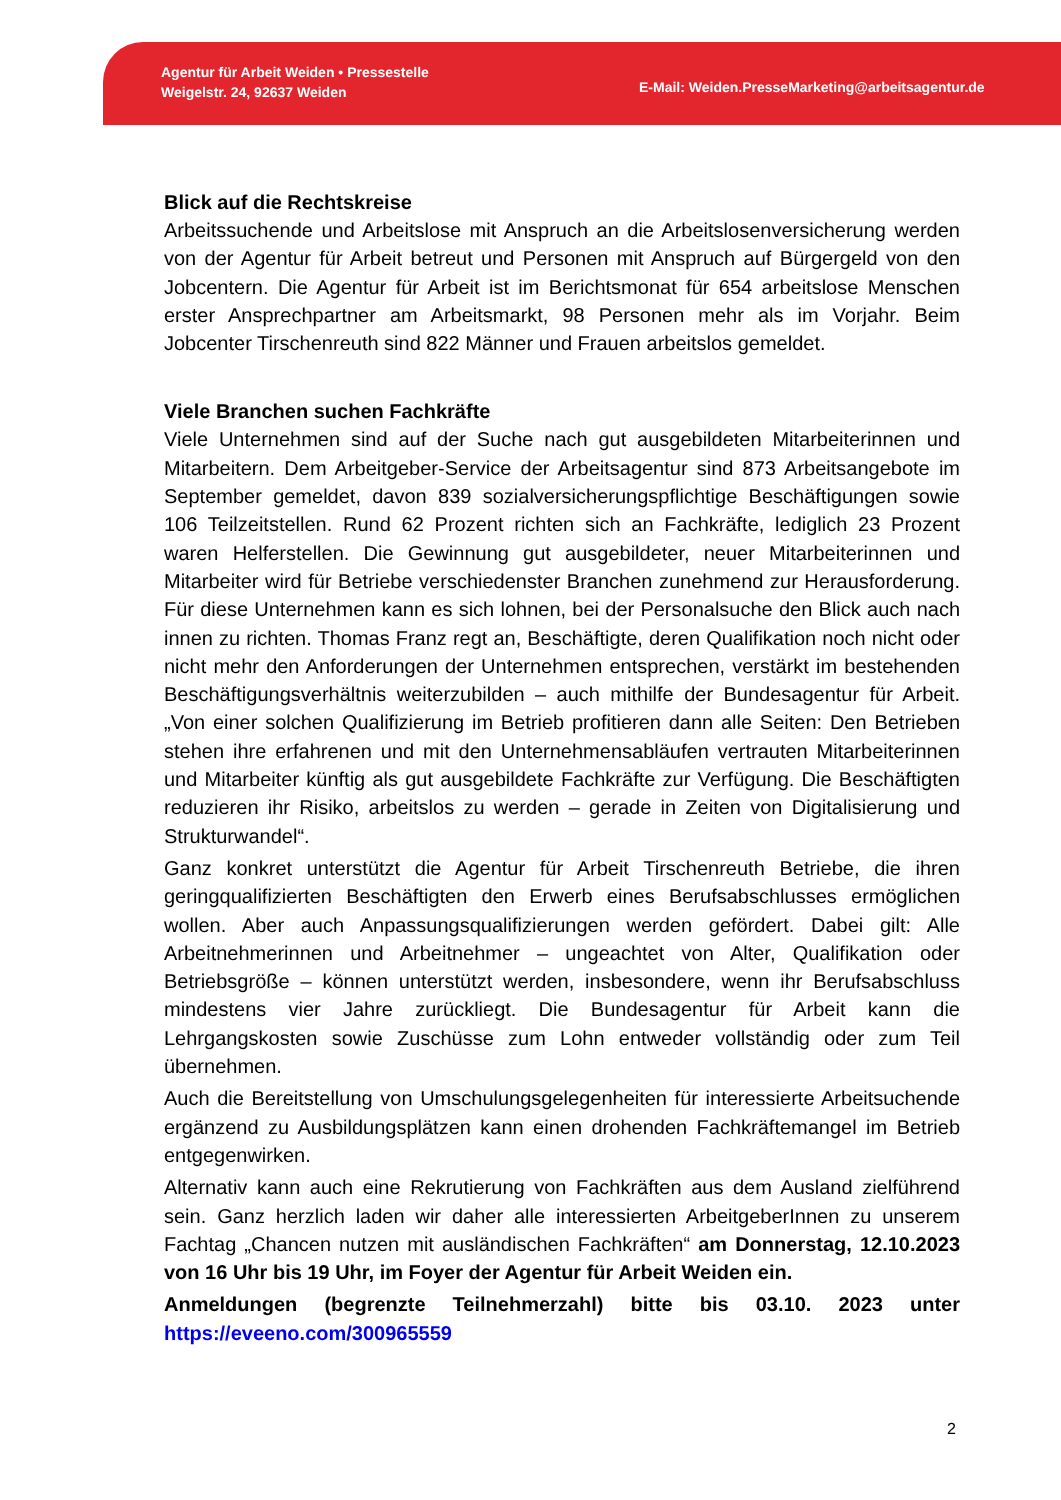Agentur für Arbeit Weiden • Pressestelle
Weigelstr. 24, 92637 Weiden
E-Mail: Weiden.PresseMarketing@arbeitsagentur.de
Blick auf die Rechtskreise
Arbeitssuchende und Arbeitslose mit Anspruch an die Arbeitslosenversicherung werden von der Agentur für Arbeit betreut und Personen mit Anspruch auf Bürgergeld von den Jobcentern. Die Agentur für Arbeit ist im Berichtsmonat für 654 arbeitslose Menschen erster Ansprechpartner am Arbeitsmarkt, 98 Personen mehr als im Vorjahr. Beim Jobcenter Tirschenreuth sind 822 Männer und Frauen arbeitslos gemeldet.
Viele Branchen suchen Fachkräfte
Viele Unternehmen sind auf der Suche nach gut ausgebildeten Mitarbeiterinnen und Mitarbeitern. Dem Arbeitgeber-Service der Arbeitsagentur sind 873 Arbeitsangebote im September gemeldet, davon 839 sozialversicherungspflichtige Beschäftigungen sowie 106 Teilzeitstellen. Rund 62 Prozent richten sich an Fachkräfte, lediglich 23 Prozent waren Helferstellen. Die Gewinnung gut ausgebildeter, neuer Mitarbeiterinnen und Mitarbeiter wird für Betriebe verschiedenster Branchen zunehmend zur Herausforderung. Für diese Unternehmen kann es sich lohnen, bei der Personalsuche den Blick auch nach innen zu richten. Thomas Franz regt an, Beschäftigte, deren Qualifikation noch nicht oder nicht mehr den Anforderungen der Unternehmen entsprechen, verstärkt im bestehenden Beschäftigungsverhältnis weiterzubilden – auch mithilfe der Bundesagentur für Arbeit. „Von einer solchen Qualifizierung im Betrieb profitieren dann alle Seiten: Den Betrieben stehen ihre erfahrenen und mit den Unternehmensabläufen vertrauten Mitarbeiterinnen und Mitarbeiter künftig als gut ausgebildete Fachkräfte zur Verfügung. Die Beschäftigten reduzieren ihr Risiko, arbeitslos zu werden – gerade in Zeiten von Digitalisierung und Strukturwandel“.
Ganz konkret unterstützt die Agentur für Arbeit Tirschenreuth Betriebe, die ihren geringqualifizierten Beschäftigten den Erwerb eines Berufsabschlusses ermöglichen wollen. Aber auch Anpassungsqualifizierungen werden gefördert. Dabei gilt: Alle Arbeitnehmerinnen und Arbeitnehmer – ungeachtet von Alter, Qualifikation oder Betriebsgröße – können unterstützt werden, insbesondere, wenn ihr Berufsabschluss mindestens vier Jahre zurückliegt. Die Bundesagentur für Arbeit kann die Lehrgangskosten sowie Zuschüsse zum Lohn entweder vollständig oder zum Teil übernehmen.
Auch die Bereitstellung von Umschulungsgelegenheiten für interessierte Arbeitsuchende ergänzend zu Ausbildungsplätzen kann einen drohenden Fachkräftemangel im Betrieb entgegenwirken.
Alternativ kann auch eine Rekrutierung von Fachkräften aus dem Ausland zielführend sein. Ganz herzlich laden wir daher alle interessierten ArbeitgeberInnen zu unserem Fachtag „Chancen nutzen mit ausländischen Fachkräften“ am Donnerstag, 12.10.2023 von 16 Uhr bis 19 Uhr, im Foyer der Agentur für Arbeit Weiden ein.
Anmeldungen (begrenzte Teilnehmerzahl) bitte bis 03.10. 2023 unter https://eveeno.com/300965559
2